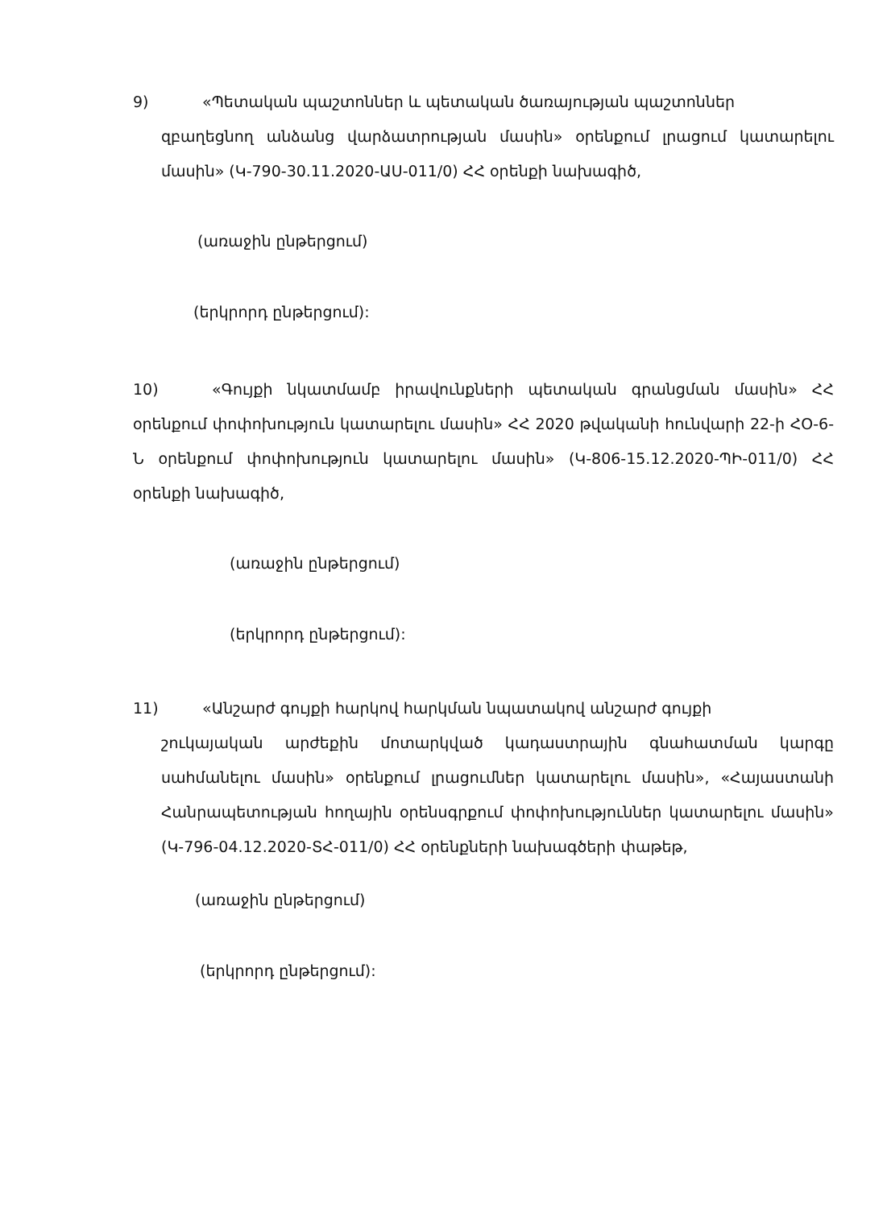9) «Պետական պաշտոններ և պետական ծառայության պաշտոններ
զբաղեցնող անձանց վարձատրության մասին» օրենքում լրացում կատարելու մասին» (Կ-790-30.11.2020-ԱՍ-011/0) ՀՀ օրենքի նախագիծ,
(առաջին ընթերցում)
(երկրորդ ընթերցում):
10) «Գույքի նկատմամբ իրավունքների պետական գրանցման մասին» ՀՀ օրենքում փոփոխություն կատարելու մասին» ՀՀ 2020 թվականի հունվարի 22-ի ՀՕ-6-Ն օրենքում փոփոխություն կատարելու մասին» (Կ-806-15.12.2020-ՊԻ-011/0) ՀՀ օրենքի նախագիծ,
(առաջին ընթերցում)
(երկրորդ ընթերցում):
11) «Անշարժ գույքի հարկով հարկման նպատակով անշարժ գույքի
շուկայական արժեքին մոտարկված կադաստրային գնահատման կարգը սահմանելու մասին» օրենքում լրացումներ կատարելու մասին», «Հայաստանի Հանրապետության հողային օրենսգրքում փոփոխություններ կատարելու մասին» (Կ-796-04.12.2020-ՏՀ-011/0) ՀՀ օրենքների նախագծերի փաթեթ,
(առաջին ընթերցում)
(երկրորդ ընթերցում):